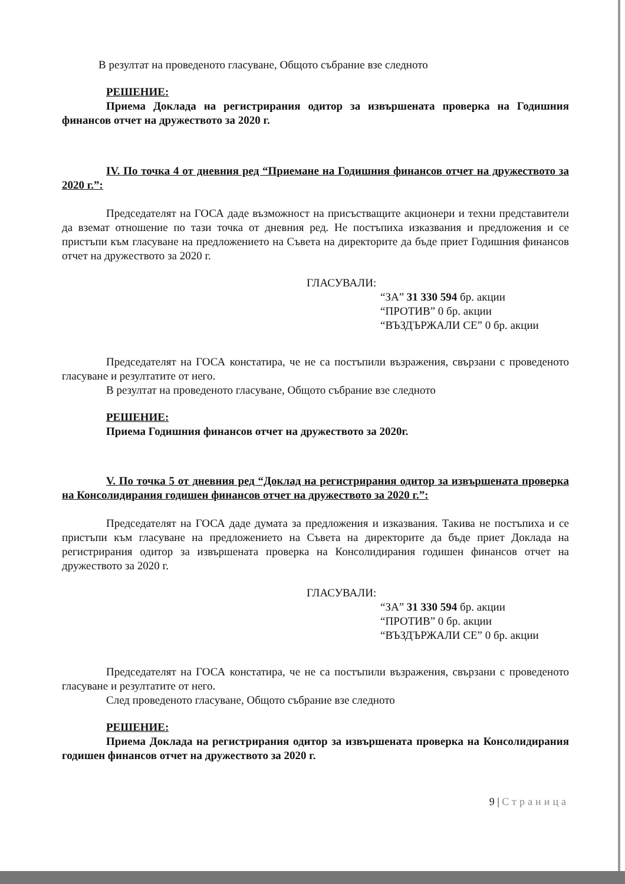В резултат на проведеното гласуване, Общото събрание взе следното
РЕШЕНИЕ:
Приема Доклада на регистрирания одитор за извършената проверка на Годишния финансов отчет на дружеството за 2020 г.
IV. По точка 4 от дневния ред “Приемане на Годишния финансов отчет на дружеството за 2020 г.”:
Председателят на ГОСА даде възможност на присъстващите акционери и техни представители да вземат отношение по тази точка от дневния ред. Не постъпиха изказвания и предложения и се пристъпи към гласуване на предложението на Съвета на директорите да бъде приет Годишния финансов отчет на дружеството за 2020 г.
ГЛАСУВАЛИ:
“ЗА” 31 330 594 бр. акции
“ПРОТИВ” 0 бр. акции
“ВЪЗДЪРЖАЛИ СЕ” 0 бр. акции
Председателят на ГОСА констатира, че не са постъпили възражения, свързани с проведеното гласуване и резултатите от него.
В резултат на проведеното гласуване, Общото събрание взе следното
РЕШЕНИЕ:
Приема Годишния финансов отчет на дружеството за 2020г.
V. По точка 5 от дневния ред “Доклад на регистрирания одитор за извършената проверка на Консолидирания годишен финансов отчет на дружеството за 2020 г.”:
Председателят на ГОСА даде думата за предложения и изказвания. Такива не постъпиха и се пристъпи към гласуване на предложението на Съвета на директорите да бъде приет Доклада на регистрирания одитор за извършената проверка на Консолидирания годишен финансов отчет на дружеството за 2020 г.
ГЛАСУВАЛИ:
“ЗА” 31 330 594 бр. акции
“ПРОТИВ” 0 бр. акции
“ВЪЗДЪРЖАЛИ СЕ” 0 бр. акции
Председателят на ГОСА констатира, че не са постъпили възражения, свързани с проведеното гласуване и резултатите от него.
След проведеното гласуване, Общото събрание взе следното
РЕШЕНИЕ:
Приема Доклада на регистрирания одитор за извършената проверка на Консолидирания годишен финансов отчет на дружеството за 2020 г.
9 | Страница